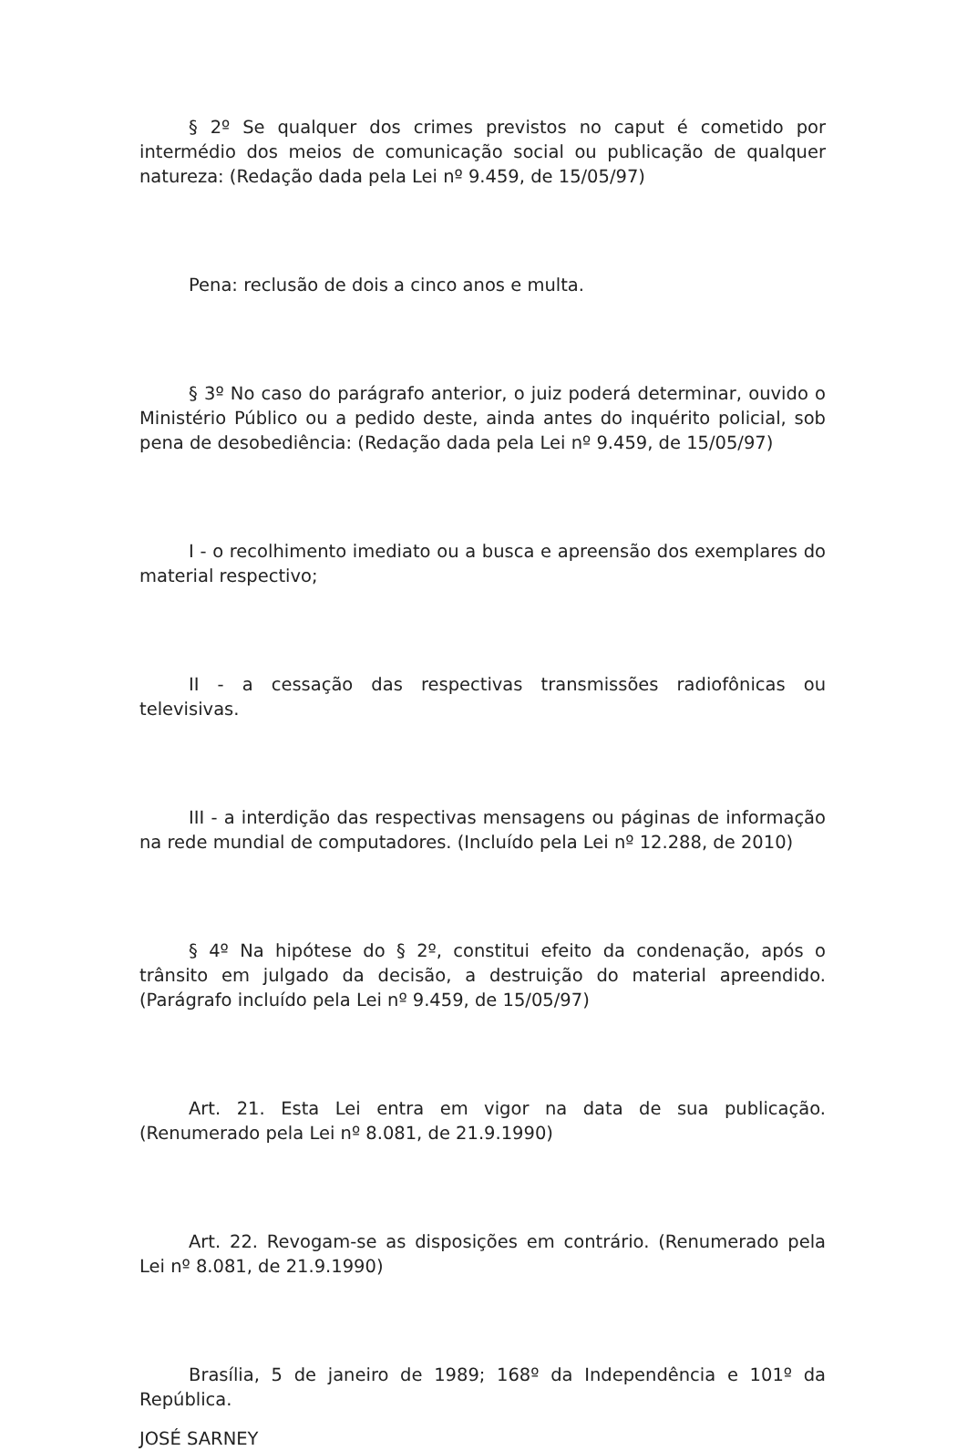§ 2º Se qualquer dos crimes previstos no caput é cometido por intermédio dos meios de comunicação social ou publicação de qualquer natureza: (Redação dada pela Lei nº 9.459, de 15/05/97)
Pena: reclusão de dois a cinco anos e multa.
§ 3º No caso do parágrafo anterior, o juiz poderá determinar, ouvido o Ministério Público ou a pedido deste, ainda antes do inquérito policial, sob pena de desobediência: (Redação dada pela Lei nº 9.459, de 15/05/97)
I - o recolhimento imediato ou a busca e apreensão dos exemplares do material respectivo;
II - a cessação das respectivas transmissões radiofônicas ou televisivas.
III - a interdição das respectivas mensagens ou páginas de informação na rede mundial de computadores. (Incluído pela Lei nº 12.288, de 2010)
§ 4º Na hipótese do § 2º, constitui efeito da condenação, após o trânsito em julgado da decisão, a destruição do material apreendido. (Parágrafo incluído pela Lei nº 9.459, de 15/05/97)
Art. 21. Esta Lei entra em vigor na data de sua publicação. (Renumerado pela Lei nº 8.081, de 21.9.1990)
Art. 22. Revogam-se as disposições em contrário. (Renumerado pela Lei nº 8.081, de 21.9.1990)
Brasília, 5 de janeiro de 1989; 168º da Independência e 101º da República.
JOSÉ SARNEY